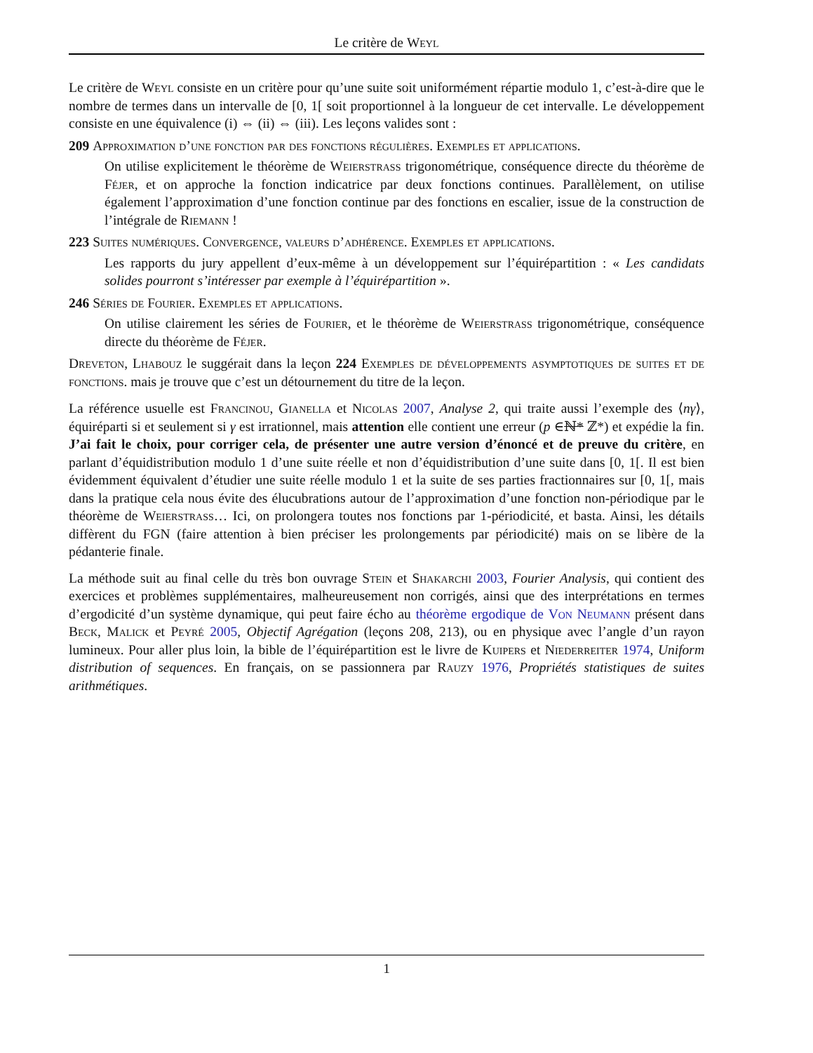Le critère de Weyl
Le critère de Weyl consiste en un critère pour qu’une suite soit uniformément répartie modulo 1, c’est-à-dire que le nombre de termes dans un intervalle de [0, 1[ soit proportionnel à la longueur de cet intervalle. Le développement consiste en une équivalence (i) ⇔ (ii) ⇔ (iii). Les leçons valides sont :
209 Approximation d’une fonction par des fonctions régulières. Exemples et applications.
On utilise explicitement le théorème de Weierstrass trigonométrique, conséquence directe du théorème de Féjer, et on approche la fonction indicatrice par deux fonctions continues. Parallèlement, on utilise également l’approximation d’une fonction continue par des fonctions en escalier, issue de la construction de l’intégrale de Riemann !
223 Suites numériques. Convergence, valeurs d’adhérence. Exemples et applications.
Les rapports du jury appellent d’eux-même à un développement sur l’équirépartition : « Les candidats solides pourront s’intéresser par exemple à l’équirépartition ».
246 Séries de Fourier. Exemples et applications.
On utilise clairement les séries de Fourier, et le théorème de Weierstrass trigonométrique, conséquence directe du théorème de Féjer.
Dreveton, Lhabouz le suggérait dans la leçon 224 Exemples de développements asymptotiques de suites et de fonctions. mais je trouve que c’est un détournement du titre de la leçon.
La référence usuelle est Francinou, Gianella et Nicolas 2007, Analyse 2, qui traite aussi l’exemple des ⟨nγ⟩, équiréparti si et seulement si γ est irrationnel, mais attention elle contient une erreur (p ∈ℕ* ℤ*) et expédie la fin. J’ai fait le choix, pour corriger cela, de présenter une autre version d’énoncé et de preuve du critère, en parlant d’équidistribution modulo 1 d’une suite réelle et non d’équidistribution d’une suite dans [0, 1[. Il est bien évidemment équivalent d’étudier une suite réelle modulo 1 et la suite de ses parties fractionnaires sur [0, 1[, mais dans la pratique cela nous évite des élucubrations autour de l’approximation d’une fonction non-périodique par le théorème de Weierstrass… Ici, on prolongera toutes nos fonctions par 1-périodicité, et basta. Ainsi, les détails diffèrent du FGN (faire attention à bien préciser les prolongements par périodicité) mais on se libère de la pédanterie finale.
La méthode suit au final celle du très bon ouvrage Stein et Shakarchi 2003, Fourier Analysis, qui contient des exercices et problèmes supplémentaires, malheureusement non corrigés, ainsi que des interprétations en termes d’ergodicité d’un système dynamique, qui peut faire écho au théorème ergodique de Von Neumann présent dans Beck, Malick et Peyré 2005, Objectif Agrégation (leçons 208, 213), ou en physique avec l’angle d’un rayon lumineux. Pour aller plus loin, la bible de l’équirépartition est le livre de Kuipers et Niederreiter 1974, Uniform distribution of sequences. En français, on se passionnera par Rauzy 1976, Propriétés statistiques de suites arithmétiques.
1